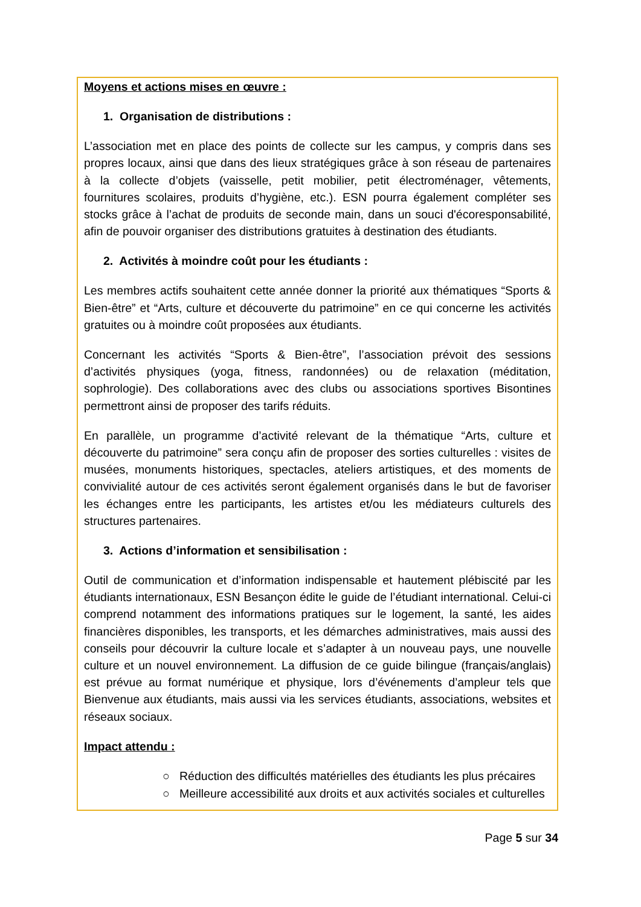Moyens et actions mises en œuvre :
1. Organisation de distributions :
L’association met en place des points de collecte sur les campus, y compris dans ses propres locaux, ainsi que dans des lieux stratégiques grâce à son réseau de partenaires à la collecte d’objets (vaisselle, petit mobilier, petit électroménager, vêtements, fournitures scolaires, produits d’hygiène, etc.). ESN pourra également compléter ses stocks grâce à l’achat de produits de seconde main, dans un souci d'écoresponsabilité, afin de pouvoir organiser des distributions gratuites à destination des étudiants.
2. Activités à moindre coût pour les étudiants :
Les membres actifs souhaitent cette année donner la priorité aux thématiques “Sports & Bien-être” et “Arts, culture et découverte du patrimoine” en ce qui concerne les activités gratuites ou à moindre coût proposées aux étudiants.
Concernant les activités “Sports & Bien-être”, l’association prévoit des sessions d’activités physiques (yoga, fitness, randonnées) ou de relaxation (méditation, sophrologie). Des collaborations avec des clubs ou associations sportives Bisontines permettront ainsi de proposer des tarifs réduits.
En parallèle, un programme d’activité relevant de la thématique “Arts, culture et découverte du patrimoine” sera conçu afin de proposer des sorties culturelles : visites de musées, monuments historiques, spectacles, ateliers artistiques, et des moments de convivialité autour de ces activités seront également organisés dans le but de favoriser les échanges entre les participants, les artistes et/ou les médiateurs culturels des structures partenaires.
3. Actions d’information et sensibilisation :
Outil de communication et d’information indispensable et hautement plébiscité par les étudiants internationaux, ESN Besançon édite le guide de l’étudiant international. Celui-ci comprend notamment des informations pratiques sur le logement, la santé, les aides financières disponibles, les transports, et les démarches administratives, mais aussi des conseils pour découvrir la culture locale et s’adapter à un nouveau pays, une nouvelle culture et un nouvel environnement. La diffusion de ce guide bilingue (français/anglais) est prévue au format numérique et physique, lors d’événements d’ampleur tels que Bienvenue aux étudiants, mais aussi via les services étudiants, associations, websites et réseaux sociaux.
Impact attendu :
○ Réduction des difficultés matérielles des étudiants les plus précaires
○ Meilleure accessibilité aux droits et aux activités sociales et culturelles
Page 5 sur 34